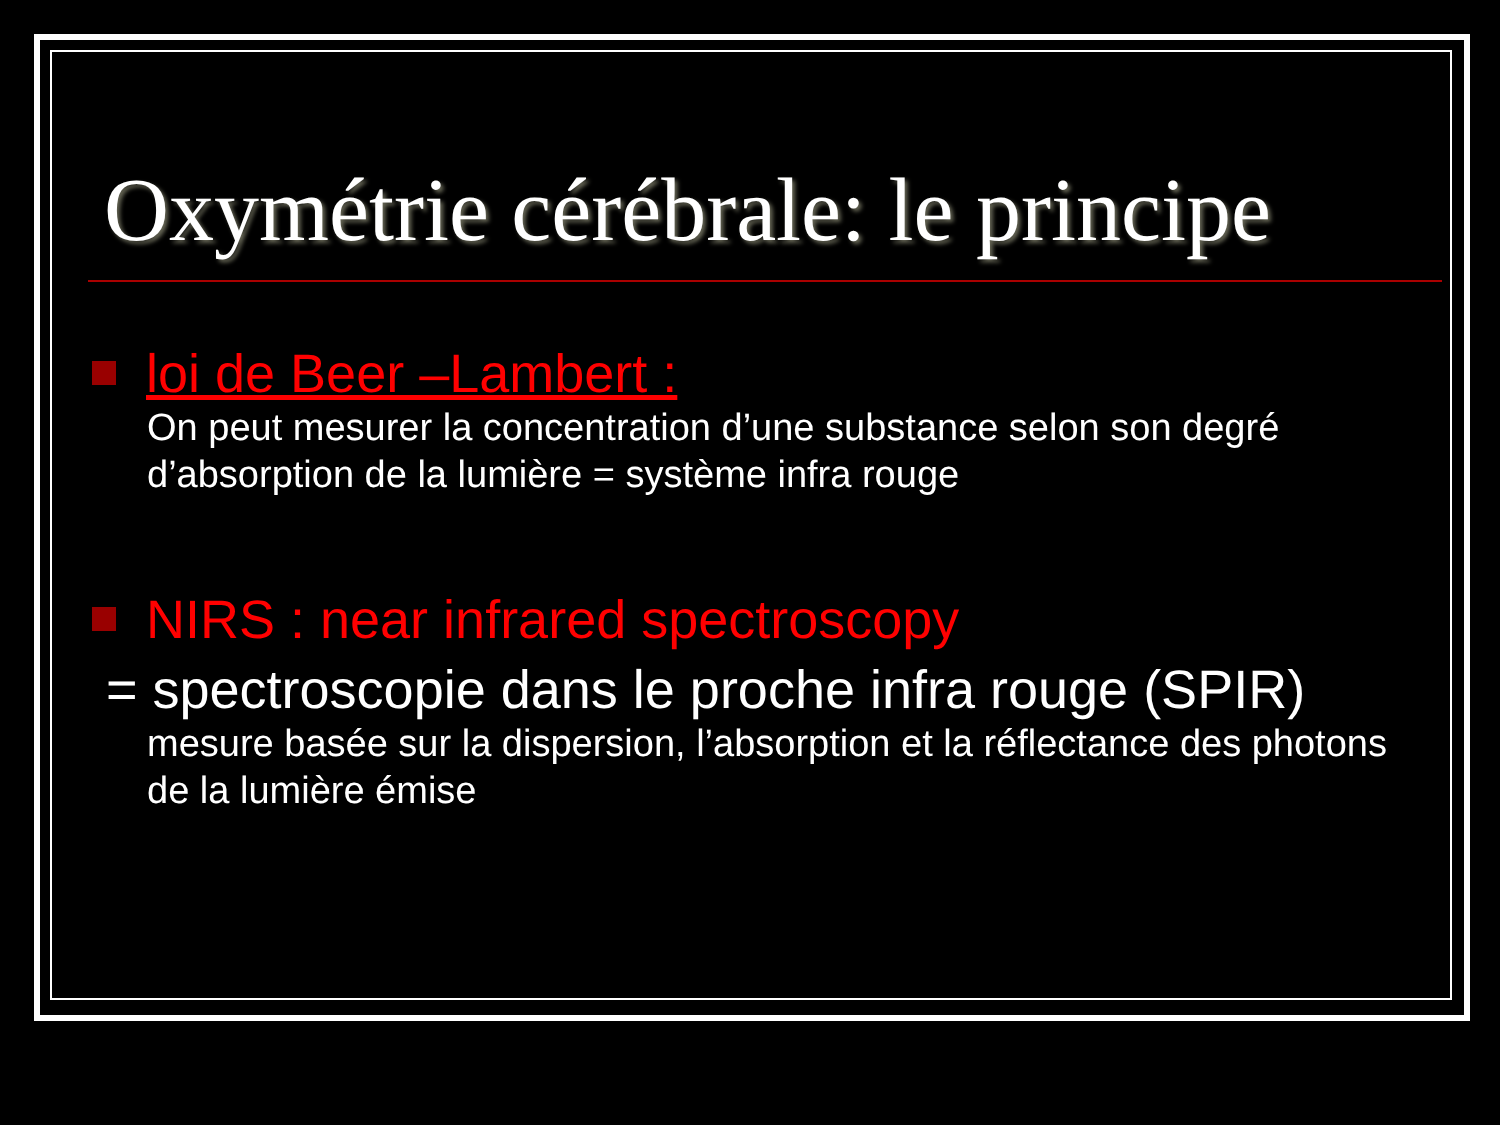Oxymétrie cérébrale: le principe
loi de Beer –Lambert :
On peut mesurer la concentration d’une substance selon son degré d’absorption de la lumière = système infra rouge
NIRS : near infrared spectroscopy
= spectroscopie dans le proche infra rouge (SPIR)
mesure basée sur la dispersion, l’absorption et la réflectance des photons de la lumière émise